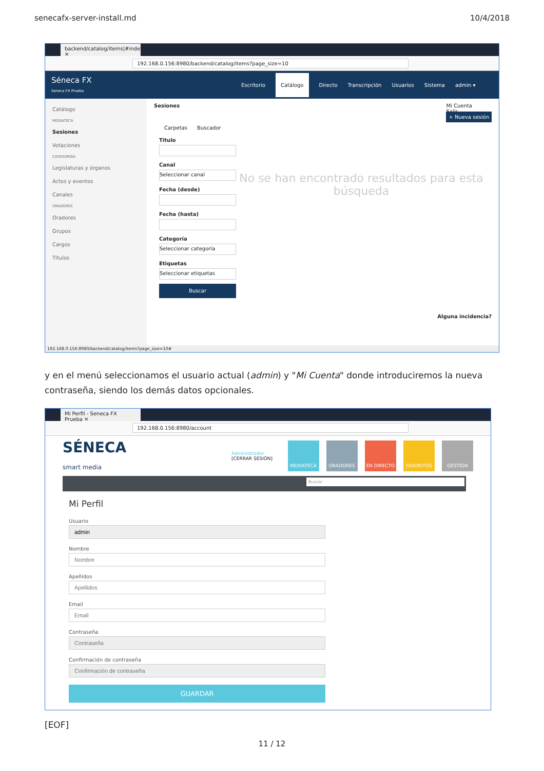senecafx-server-install.md 10/4/2018
backend/catalog/items|#index ✕
192.168.0.156:8980/backend/catalog/items?page_size=10
Séneca FX
Seneca FX Prueba
Escritorio Catálogo Directo Transcripción Usuarios Sistema admin ▾
Catálogo
MEDIATECA
Sesiones
Votaciones
CATEGORÍAS
Legislaturas y órganos
Actos y eventos
Canales
ORADORES
Oradores
Grupos
Cargos
Títulos
Sesiones Mi Cuenta
Salir
+ Nueva sesión
Carpetas Buscador
Título
Canal
Seleccionar canal
Fecha (desde)
Fecha (hasta)
Categoría
Seleccionar categoría
Etiquetas
Seleccionar etiquetas
Buscar
No se han encontrado resultados para esta búsqueda
Alguna incidencia?
192.168.0.156:8980/backend/catalog/items?page_size=10#
y en el menú seleccionamos el usuario actual (admin) y "Mi Cuenta" donde introduciremos la nueva contraseña, siendo los demás datos opcionales.
Mi Perfil - Seneca FX Prueba ✕
192.168.0.156:8980/account
SÉNECA
smart media
Administrador
[CERRAR SESIÓN]
MEDIATECA ORADORES EN DIRECTO FAVORITOS GESTIÓN
Buscar
Mi Perfil
Usuario Nombre Apellidos Email Contraseña Confirmación de contraseña
GUARDAR
[EOF]
11 / 12